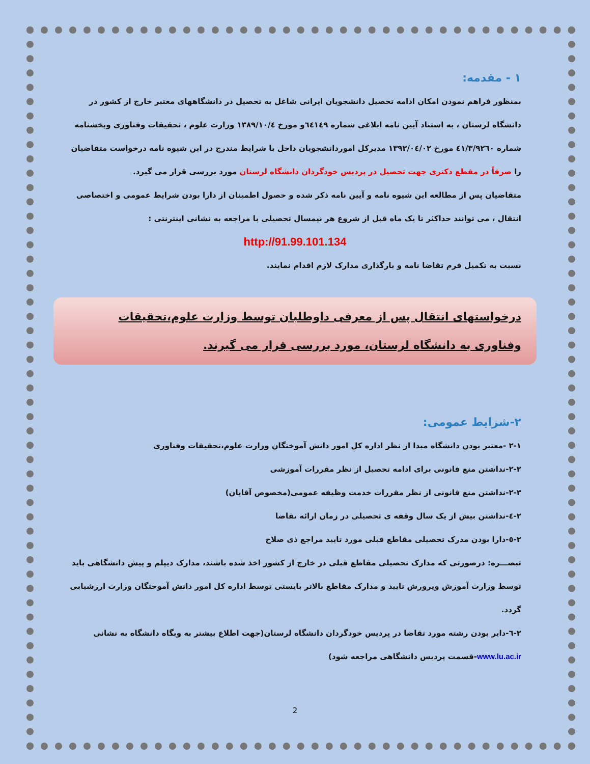۱ - مقدمه:
بمنظور فراهم نمودن امکان ادامه تحصیل دانشجویان ایرانی شاغل به تحصیل در دانشگاههای معتبر خارج از کشور در دانشگاه لرستان ، به استناد آیین نامه ابلاغی شماره ٦٤١٤٩و مورخ ١٣٨٩/١٠/٤ وزارت علوم ، تحقیقات وفناوری وبخشنامه شماره ٤١/٣/٩٢٦٠ مورخ ١٣٩٢/٠٤/٠٢ مدیرکل اموردانشجویان داخل با شرایط مندرج در این شیوه نامه درخواست متقاضیان را صرفاً در مقطع دکتری جهت تحصیل در پردیس خودگردان دانشگاه لرستان مورد بررسی قرار می گیرد.
متقاضیان پس از مطالعه این شیوه نامه و آیین نامه ذکر شده و حصول اطمینان از دارا بودن شرایط عمومی و اختصاصی انتقال ، می توانند حداکثر تا یک ماه قبل از شروع هر نیمسال تحصیلی با مراجعه به نشانی اینترنتی :
http://91.99.101.134
نسبت به تکمیل فرم تقاضا نامه و بارگذاری مدارک لازم اقدام نمایند.
درخواستهای انتقال پس از معرفی داوطلبان توسط وزارت علوم،تحقیقات وفناوری به دانشگاه لرستان، مورد بررسی قرار می گیرند.
۲-شرایط عمومی:
۲-۱ -معتبر بودن دانشگاه مبدا از نظر اداره کل امور دانش آموختگان وزارت علوم،تحقیقات وفناوری
۲-۲-نداشتن منع قانونی برای ادامه تحصیل از نظر مقررات آموزشی
۲-۳-نداشتن منع قانونی از نظر مقررات خدمت وظیفه عمومی(مخصوص آقایان)
۲-٤-نداشتن بیش از یک سال وقفه ی تحصیلی در زمان ارائه تقاضا
۲-٥-دارا بودن مدرک تحصیلی مقاطع قبلی مورد تایید مراجع ذی صلاح
تبصـــره: درصورتی که مدارک تحصیلی مقاطع قبلی در خارج از کشور اخذ شده باشند، مدارک دیپلم و پیش دانشگاهی باید توسط وزارت آموزش وپرورش تایید و مدارک مقاطع بالاتر بایستی توسط اداره کل امور دانش آموختگان وزارت ارزشیابی گردد.
۲-٦-دایر بودن رشته مورد تقاضا در پردیس خودگردان دانشگاه لرستان(جهت اطلاع بیشتر به وبگاه دانشگاه به نشانی www.lu.ac.ir-قسمت پردیس دانشگاهی مراجعه شود)
2